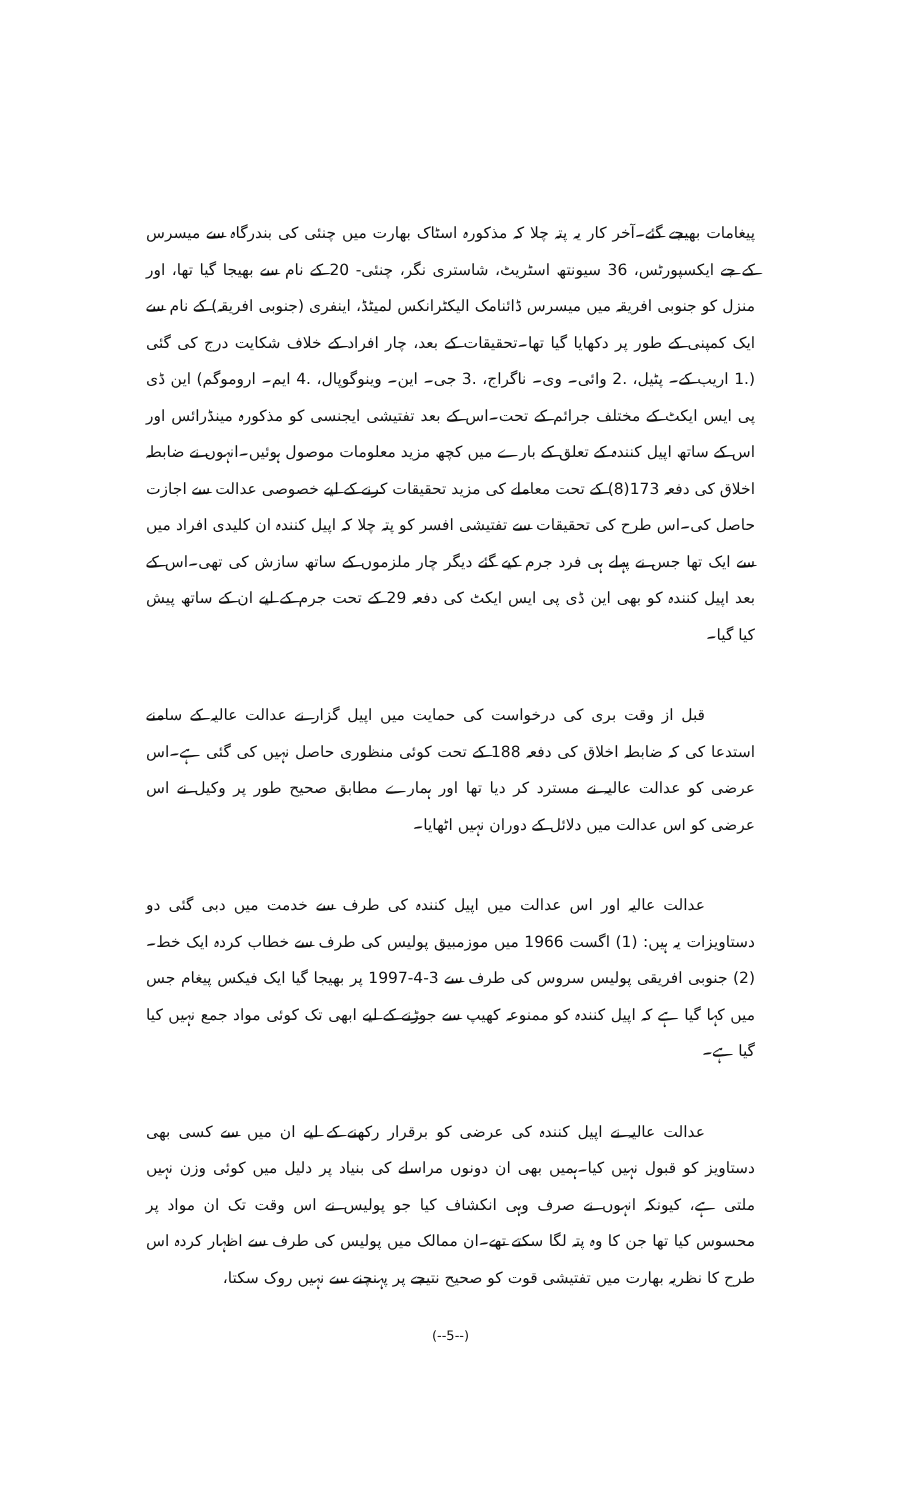پیغامات بھیجے گئے۔آخر کار یہ پتہ چلا کہ مذکورہ اسٹاک بھارت میں چنئی کی بندرگاہ سے میسرس کے جے ایکسپورٹس، 36 سیونتھ اسٹریٹ، شاستری نگر، چنئی- 20 کے نام سے بھیجا گیا تھا، اور منزل کو جنوبی افریقہ میں میسرس ڈائنامک الیکٹرانکس لمیٹڈ، اینفری (جنوبی افریقہ) کے نام سے ایک کمپنی کے طور پر دکھایا گیا تھا۔تحقیقات کے بعد، چار افراد کے خلاف شکایت درج کی گئی (.1 اریب کے۔ پٹیل، .2 وائی۔ وی۔ ناگراج، .3 جی۔ این۔ وینوگوپال، .4 ایم۔ اروموگم) این ڈی پی ایس ایکٹ کے مختلف جرائم کے تحت۔اس کے بعد تفتیشی ایجنسی کو مذکورہ مینڈرائس اور اس کے ساتھ اپیل کنندہ کے تعلق کے بارے میں کچھ مزید معلومات موصول ہوئیں۔انہوں نے ضابطہ اخلاق کی دفعہ 173(8) کے تحت معاملے کی مزید تحقیقات کرنے کے لیے خصوصی عدالت سے اجازت حاصل کی۔اس طرح کی تحقیقات سے تفتیشی افسر کو پتہ چلا کہ اپیل کنندہ ان کلیدی افراد میں سے ایک تھا جس نے پہلے ہی فرد جرم کیے گئے دیگر چار ملزموں کے ساتھ سازش کی تھی۔اس کے بعد اپیل کنندہ کو بھی این ڈی پی ایس ایکٹ کی دفعہ 29 کے تحت جرم کے لیے ان کے ساتھ پیش کیا گیا۔
قبل از وقت بری کی درخواست کی حمایت میں اپیل گزار نے عدالت عالیہ کے سامنے استدعا کی کہ ضابطہ اخلاق کی دفعہ 188 کے تحت کوئی منظوری حاصل نہیں کی گئی ہے۔اس عرضی کو عدالت عالیہ نے مسترد کر دیا تھا اور ہمارے مطابق صحیح طور پر وکیل نے اس عرضی کو اس عدالت میں دلائل کے دوران نہیں اٹھایا۔
عدالت عالیہ اور اس عدالت میں اپیل کنندہ کی طرف سے خدمت میں دبی گئی دو دستاویزات یہ ہیں: (1) اگست 1966 میں موزمبیق پولیس کی طرف سے خطاب کردہ ایک خط۔(2) جنوبی افریقی پولیس سروس کی طرف سے 3-4-1997 پر بھیجا گیا ایک فیکس پیغام جس میں کہا گیا ہے کہ اپیل کنندہ کو ممنوعہ کھیپ سے جوڑنے کے لیے ابھی تک کوئی مواد جمع نہیں کیا گیا ہے۔
عدالت عالیہ نے اپیل کنندہ کی عرضی کو برقرار رکھنے کے لیے ان میں سے کسی بھی دستاویز کو قبول نہیں کیا۔ہمیں بھی ان دونوں مراسلے کی بنیاد پر دلیل میں کوئی وزن نہیں ملتی ہے، کیونکہ انہوں نے صرف وہی انکشاف کیا جو پولیس نے اس وقت تک ان مواد پر محسوس کیا تھا جن کا وہ پتہ لگا سکتے تھے۔ان ممالک میں پولیس کی طرف سے اظہار کردہ اس طرح کا نظریہ بھارت میں تفتیشی قوت کو صحیح نتیجے پر پہنچنے سے نہیں روک سکتا،
(--5--)